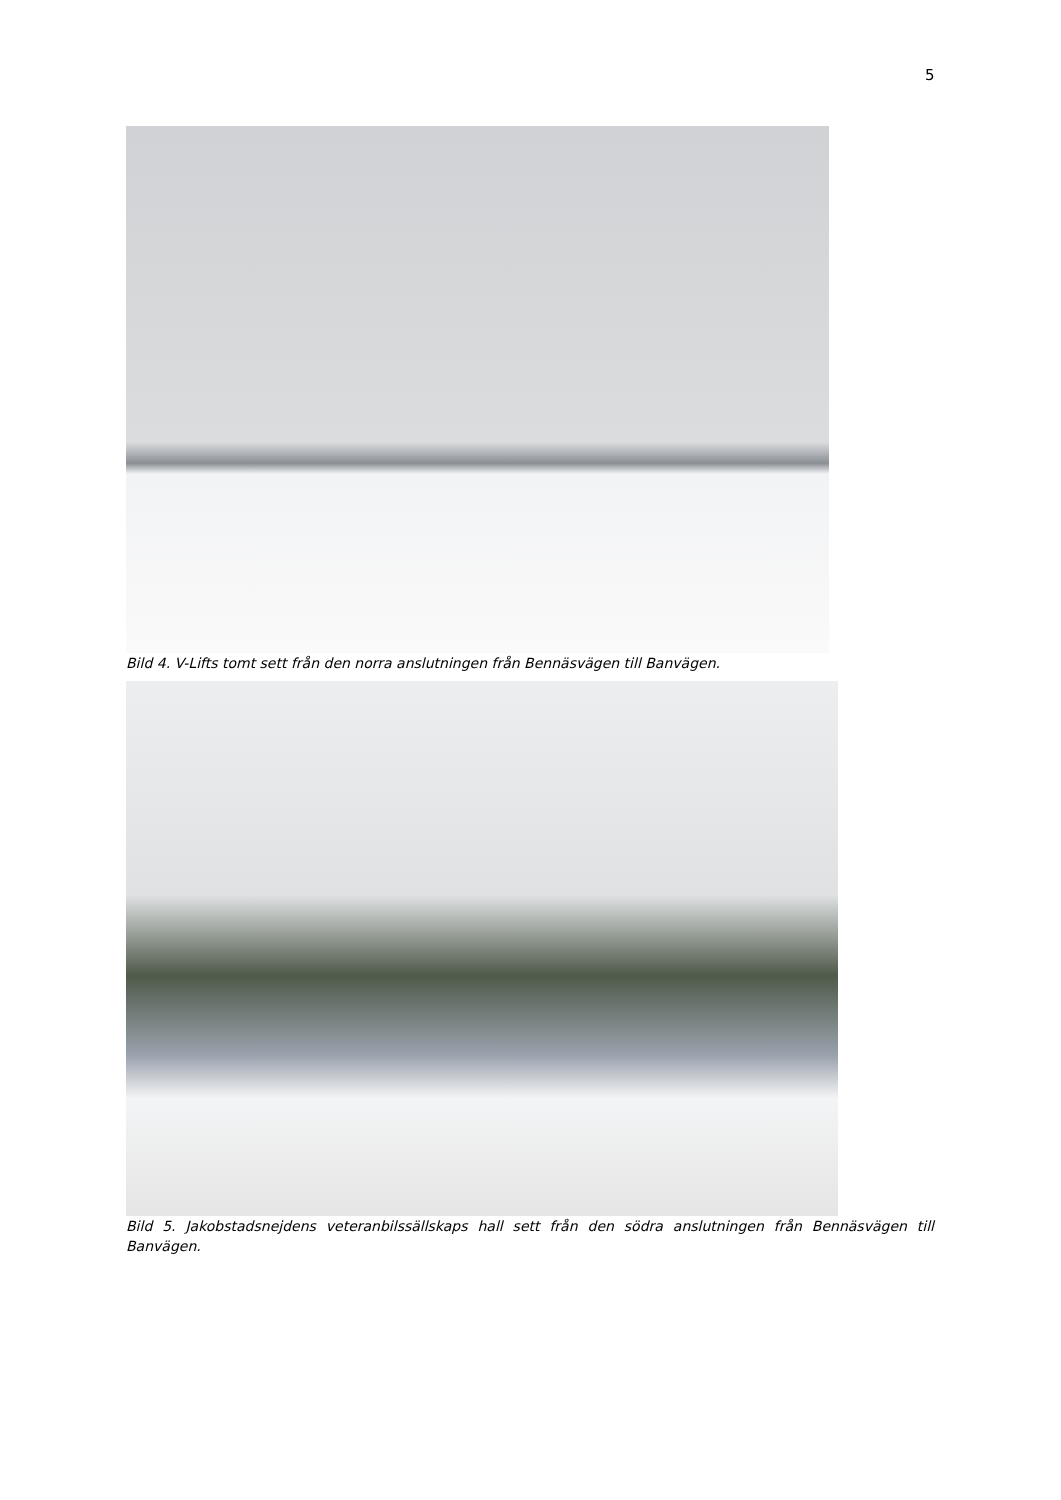5
Bild 4. V-Lifts tomt sett från den norra anslutningen från Bennäsvägen till Banvägen.
Bild 5. Jakobstadsnejdens veteranbilssällskaps hall sett från den södra anslutningen från Bennäsvägen till Banvägen.